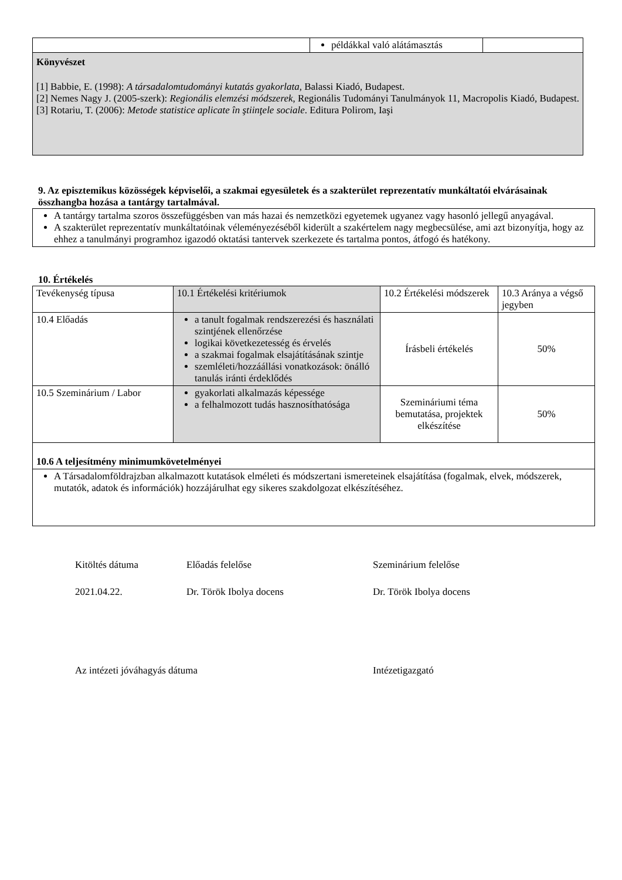| | példákkal való alátámasztás | |
| Könyvészet [1] Babbie, E. (1998): A társadalomtudományi kutatás gyakorlata , Balassi Kiadó, Budapest. [2] Nemes Nagy J. (2005-szerk): Regionális elemzési módszerek , Regionális Tudományi Tanulmányok 11, Macropolis Kiadó, Budapest. [3] Rotariu, T. (2006): Metode statistice aplicate în ştiinţele sociale . Editura Polirom, Iaşi | | |
9. Az episztemikus közösségek képviselői, a szakmai egyesületek és a szakterület reprezentatív munkáltatói elvárásainak összhangba hozása a tantárgy tartalmával.
| A tantárgy tartalma szoros összefüggésben van más hazai és nemzetközi egyetemek ugyanez vagy hasonló jellegű anyagával. A szakterület reprezentatív munkáltatóinak véleményezéséből kiderült a szakértelem nagy megbecsülése, ami azt bizonyítja, hogy az ehhez a tanulmányi programhoz igazodó oktatási tantervek szerkezete és tartalma pontos, átfogó és hatékony. |
10. Értékelés
| Tevékenység típusa | 10.1 Értékelési kritériumok | 10.2 Értékelési módszerek | 10.3 Aránya a végső jegyben |
| 10.4 Előadás | a tanult fogalmak rendszerezési és használati szintjének ellenőrzése logikai következetesség és érvelés a szakmai fogalmak elsajátításának szintje szemléleti/hozzáállási vonatkozások: önálló tanulás iránti érdeklődés | Írásbeli értékelés | 50% |
| 10.5 Szeminárium / Labor | gyakorlati alkalmazás képessége a felhalmozott tudás hasznosíthatósága | Szemináriumi téma bemutatása, projektek elkészítése | 50% |
| 10.6 A teljesítmény minimumkövetelményei | | | |
| A Társadalomföldrajzban alkalmazott kutatások elméleti és módszertani ismereteinek elsajátítása (fogalmak, elvek, módszerek, mutatók, adatok és információk) hozzájárulhat egy sikeres szakdolgozat elkészítéséhez. | | | |
Kitöltés dátuma Előadás felelőse Szeminárium felelőse
2021.04.22. Dr. Török Ibolya docens Dr. Török Ibolya docens
Az intézeti jóváhagyás dátuma Intézetigazgató